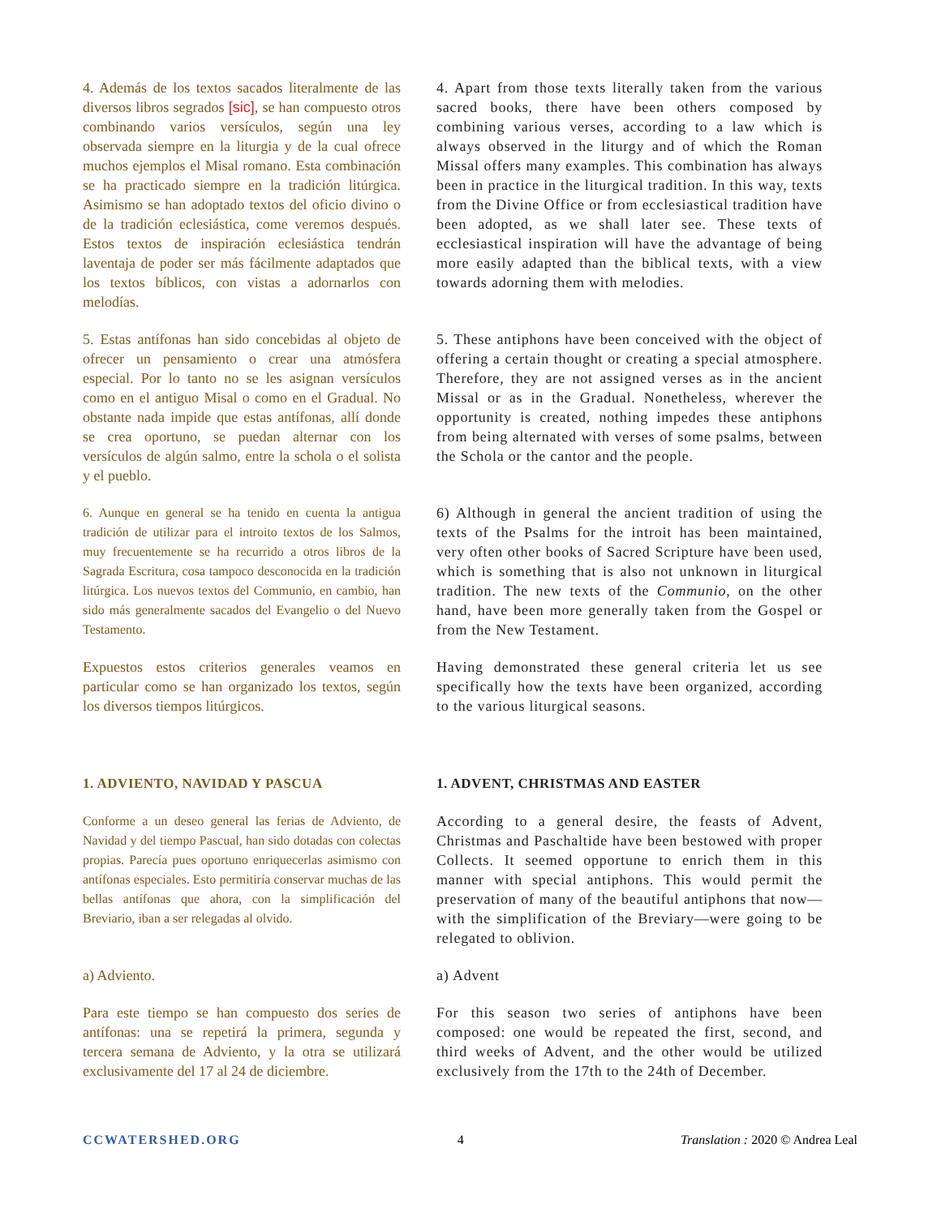4. Además de los textos sacados literalmente de las diversos libros segrados [sic], se han compuesto otros combinando varios versículos, según una ley observada siempre en la liturgia y de la cual ofrece muchos ejemplos el Misal romano. Esta combinación se ha practicado siempre en la tradición litúrgica. Asimismo se han adoptado textos del oficio divino o de la tradición eclesiástica, come veremos después. Estos textos de inspiración eclesiástica tendrán laventaja de poder ser más fácilmente adaptados que los textos bíblicos, con vistas a adornarlos con melodías.
4. Apart from those texts literally taken from the various sacred books, there have been others composed by combining various verses, according to a law which is always observed in the liturgy and of which the Roman Missal offers many examples. This combination has always been in practice in the liturgical tradition. In this way, texts from the Divine Office or from ecclesiastical tradition have been adopted, as we shall later see. These texts of ecclesiastical inspiration will have the advantage of being more easily adapted than the biblical texts, with a view towards adorning them with melodies.
5. Estas antífonas han sido concebidas al objeto de ofrecer un pensamiento o crear una atmósfera especial. Por lo tanto no se les asignan versículos como en el antiguo Misal o como en el Gradual. No obstante nada impide que estas antífonas, allí donde se crea oportuno, se puedan alternar con los versículos de algún salmo, entre la schola o el solista y el pueblo.
5. These antiphons have been conceived with the object of offering a certain thought or creating a special atmosphere. Therefore, they are not assigned verses as in the ancient Missal or as in the Gradual. Nonetheless, wherever the opportunity is created, nothing impedes these antiphons from being alternated with verses of some psalms, between the Schola or the cantor and the people.
6. Aunque en general se ha tenido en cuenta la antigua tradición de utilizar para el introito textos de los Salmos, muy frecuentemente se ha recurrido a otros libros de la Sagrada Escritura, cosa tampoco desconocida en la tradición litúrgica. Los nuevos textos del Communio, en cambio, han sido más generalmente sacados del Evangelio o del Nuevo Testamento.
6) Although in general the ancient tradition of using the texts of the Psalms for the introit has been maintained, very often other books of Sacred Scripture have been used, which is something that is also not unknown in liturgical tradition. The new texts of the Communio, on the other hand, have been more generally taken from the Gospel or from the New Testament.
Expuestos estos criterios generales veamos en particular como se han organizado los textos, según los diversos tiempos litúrgicos.
Having demonstrated these general criteria let us see specifically how the texts have been organized, according to the various liturgical seasons.
1. ADVIENTO, NAVIDAD Y PASCUA 1. ADVENT, CHRISTMAS AND EASTER
Conforme a un deseo general las ferias de Adviento, de Navidad y del tiempo Pascual, han sido dotadas con colectas propias. Parecía pues oportuno enriquecerlas asimismo con antífonas especiales. Esto permitiría conservar muchas de las bellas antífonas que ahora, con la simplificación del Breviario, iban a ser relegadas al olvido.
According to a general desire, the feasts of Advent, Christmas and Paschaltide have been bestowed with proper Collects. It seemed opportune to enrich them in this manner with special antiphons. This would permit the preservation of many of the beautiful antiphons that now—with the simplification of the Breviary—were going to be relegated to oblivion.
a) Adviento. a) Advent
Para este tiempo se han compuesto dos series de antífonas: una se repetirá la primera, segunda y tercera semana de Adviento, y la otra se utilizará exclusivamente del 17 al 24 de diciembre.
For this season two series of antiphons have been composed: one would be repeated the first, second, and third weeks of Advent, and the other would be utilized exclusively from the 17th to the 24th of December.
CCWATERSHED.ORG 4 Translation : 2020 © Andrea Leal